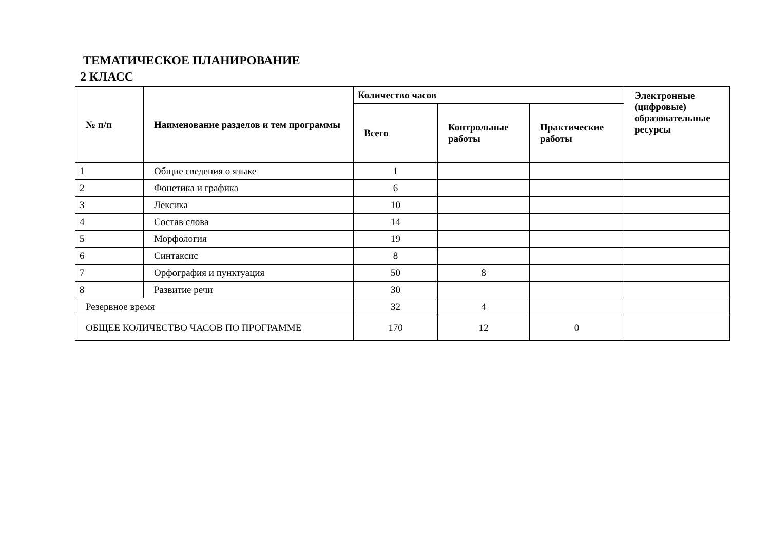ТЕМАТИЧЕСКОЕ ПЛАНИРОВАНИЕ
2 КЛАСС
| № п/п | Наименование разделов и тем программы | Количество часов | | | Электронные (цифровые) образовательные ресурсы |
| --- | --- | --- | --- | --- | --- |
| | | Всего | Контрольные работы | Практические работы | |
| 1 | Общие сведения о языке | 1 | | | |
| 2 | Фонетика и графика | 6 | | | |
| 3 | Лексика | 10 | | | |
| 4 | Состав слова | 14 | | | |
| 5 | Морфология | 19 | | | |
| 6 | Синтаксис | 8 | | | |
| 7 | Орфография и пунктуация | 50 | 8 | | |
| 8 | Развитие речи | 30 | | | |
| Резервное время | | 32 | 4 | | |
| ОБЩЕЕ КОЛИЧЕСТВО ЧАСОВ ПО ПРОГРАММЕ | | 170 | 12 | 0 | |